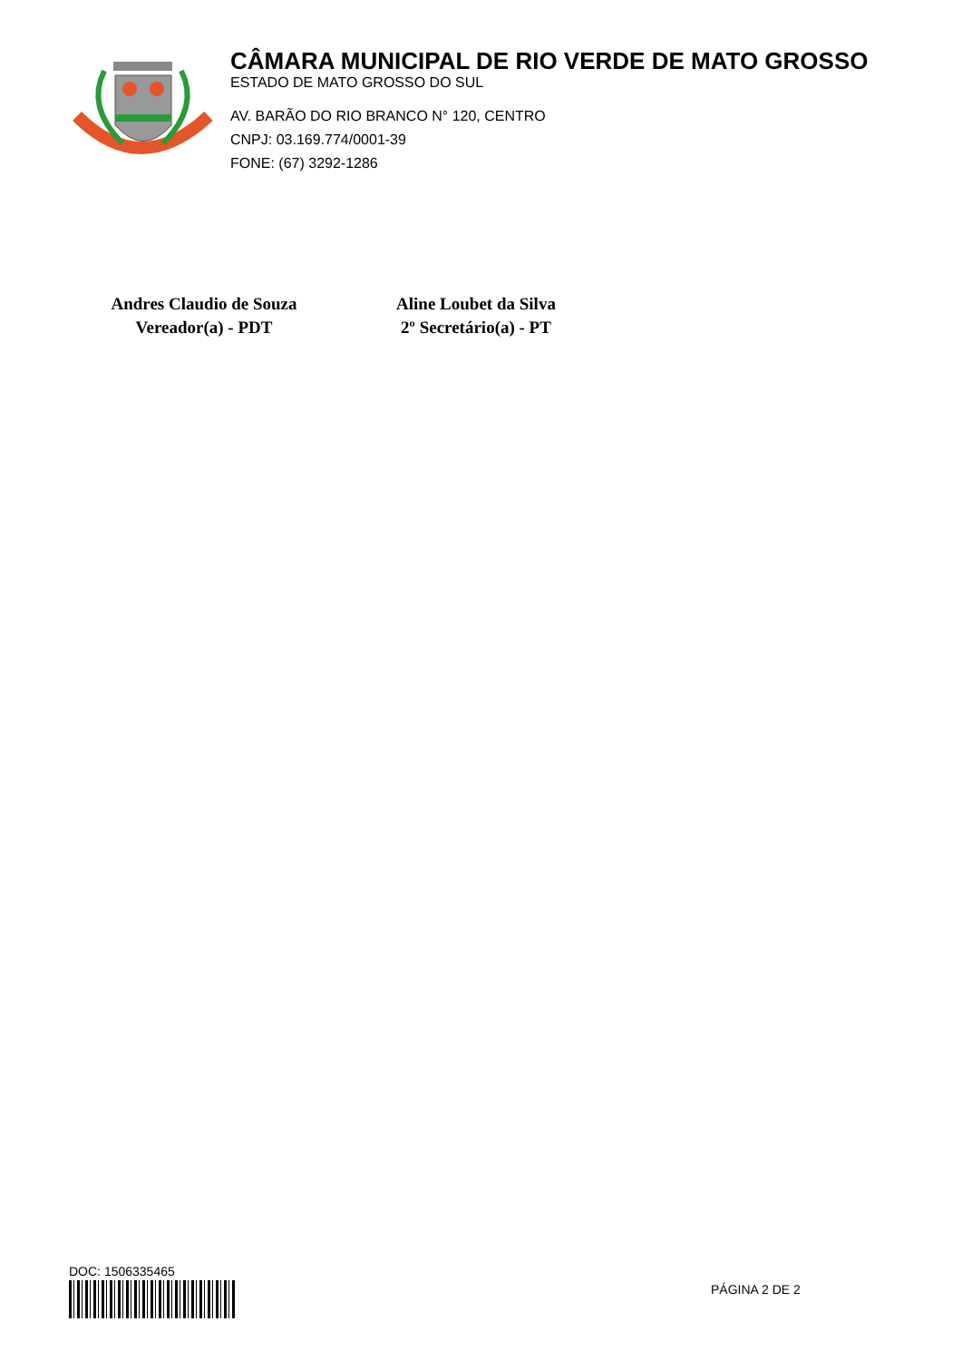CÂMARA MUNICIPAL DE RIO VERDE DE MATO GROSSO
ESTADO DE MATO GROSSO DO SUL
AV. BARÃO DO RIO BRANCO N° 120, CENTRO
CNPJ: 03.169.774/0001-39
FONE: (67) 3292-1286
Andres Claudio de Souza
Vereador(a) - PDT
Aline Loubet da Silva
2º Secretário(a) - PT
DOC: 1506335465
PÁGINA 2 DE 2